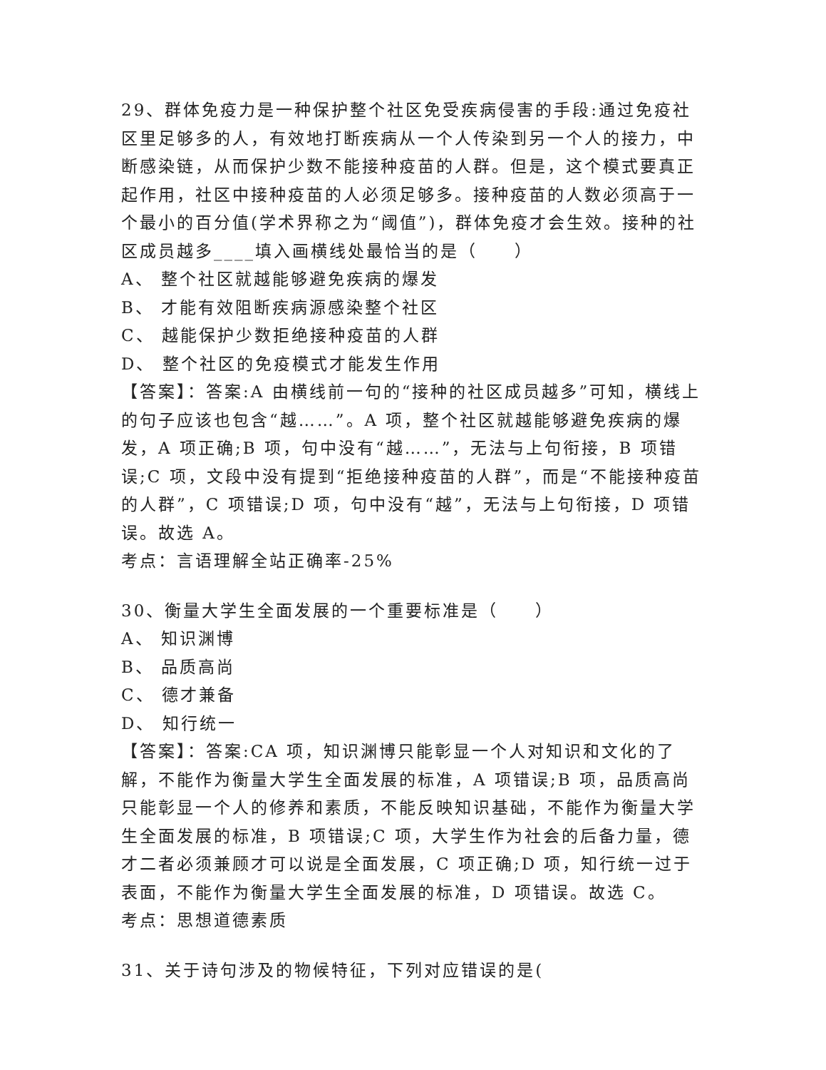29、群体免疫力是一种保护整个社区免受疾病侵害的手段:通过免疫社区里足够多的人，有效地打断疾病从一个人传染到另一个人的接力，中断感染链，从而保护少数不能接种疫苗的人群。但是，这个模式要真正起作用，社区中接种疫苗的人必须足够多。接种疫苗的人数必须高于一个最小的百分值(学术界称之为“阈值”)，群体免疫才会生效。接种的社区成员越多____填入画横线处最恰当的是（　　）
A、 整个社区就越能够避免疾病的爆发
B、 才能有效阻断疾病源感染整个社区
C、 越能保护少数拒绝接种疫苗的人群
D、 整个社区的免疫模式才能发生作用
【答案】：答案:A 由横线前一句的“接种的社区成员越多”可知，横线上的句子应该也包含“越……”。A 项，整个社区就越能够避免疾病的爆发，A 项正确;B 项，句中没有“越……”，无法与上句衔接，B 项错误;C 项，文段中没有提到“拒绝接种疫苗的人群”，而是“不能接种疫苗的人群”，C 项错误;D 项，句中没有“越”，无法与上句衔接，D 项错误。故选 A。
考点：言语理解全站正确率-25%
30、衡量大学生全面发展的一个重要标准是（　　）
A、 知识渊博
B、 品质高尚
C、 德才兼备
D、 知行统一
【答案】：答案:CA 项，知识渊博只能彰显一个人对知识和文化的了解，不能作为衡量大学生全面发展的标准，A 项错误;B 项，品质高尚只能彰显一个人的修养和素质，不能反映知识基础，不能作为衡量大学生全面发展的标准，B 项错误;C 项，大学生作为社会的后备力量，德才二者必须兼顾才可以说是全面发展，C 项正确;D 项，知行统一过于表面，不能作为衡量大学生全面发展的标准，D 项错误。故选 C。
考点：思想道德素质
31、关于诗句涉及的物候特征，下列对应错误的是(